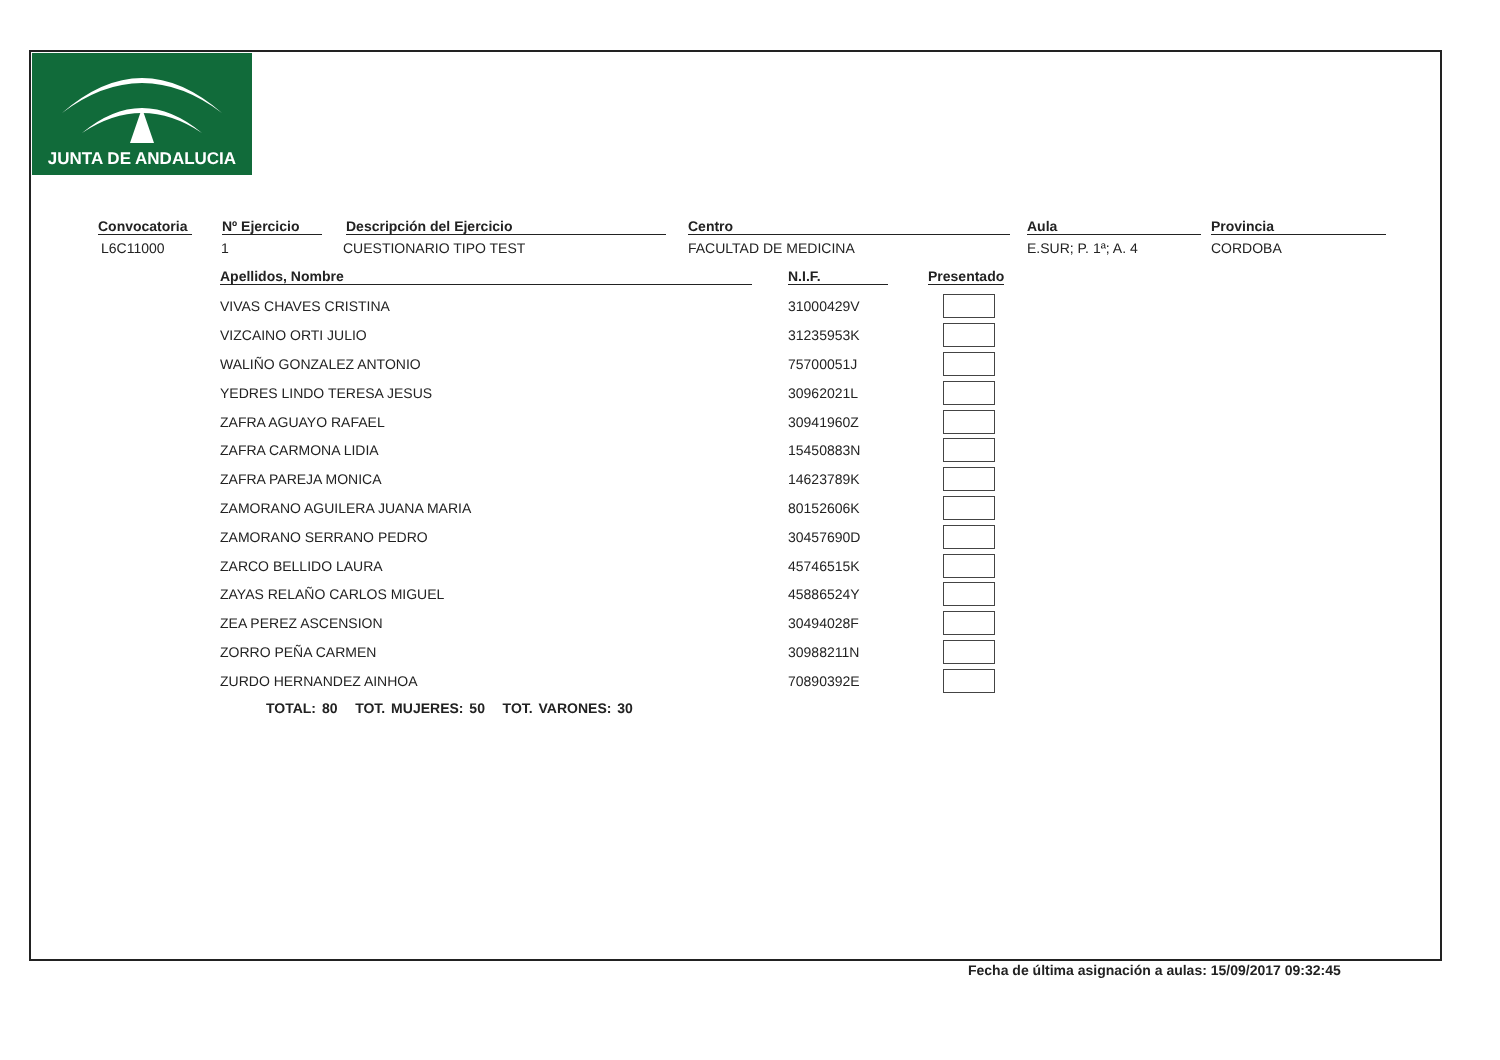JUNTA DE ANDALUCIA
Convocatoria
L6C11000
Nº Ejercicio
1
Descripción del Ejercicio
CUESTIONARIO TIPO TEST
Centro
FACULTAD DE MEDICINA
Aula
E.SUR; P. 1ª; A. 4
Provincia
CORDOBA
| Apellidos, Nombre | N.I.F. | Presentado |
| --- | --- | --- |
| VIVAS CHAVES CRISTINA | 31000429V | |
| VIZCAINO ORTI JULIO | 31235953K | |
| WALIÑO GONZALEZ ANTONIO | 75700051J | |
| YEDRES LINDO TERESA JESUS | 30962021L | |
| ZAFRA AGUAYO RAFAEL | 30941960Z | |
| ZAFRA CARMONA LIDIA | 15450883N | |
| ZAFRA PAREJA MONICA | 14623789K | |
| ZAMORANO AGUILERA JUANA MARIA | 80152606K | |
| ZAMORANO SERRANO PEDRO | 30457690D | |
| ZARCO BELLIDO LAURA | 45746515K | |
| ZAYAS RELAÑO CARLOS MIGUEL | 45886524Y | |
| ZEA PEREZ ASCENSION | 30494028F | |
| ZORRO PEÑA CARMEN | 30988211N | |
| ZURDO HERNANDEZ AINHOA | 70890392E | |
TOTAL: 80 TOT. MUJERES: 50 TOT. VARONES: 30
Fecha de última asignación a aulas: 15/09/2017 09:32:45